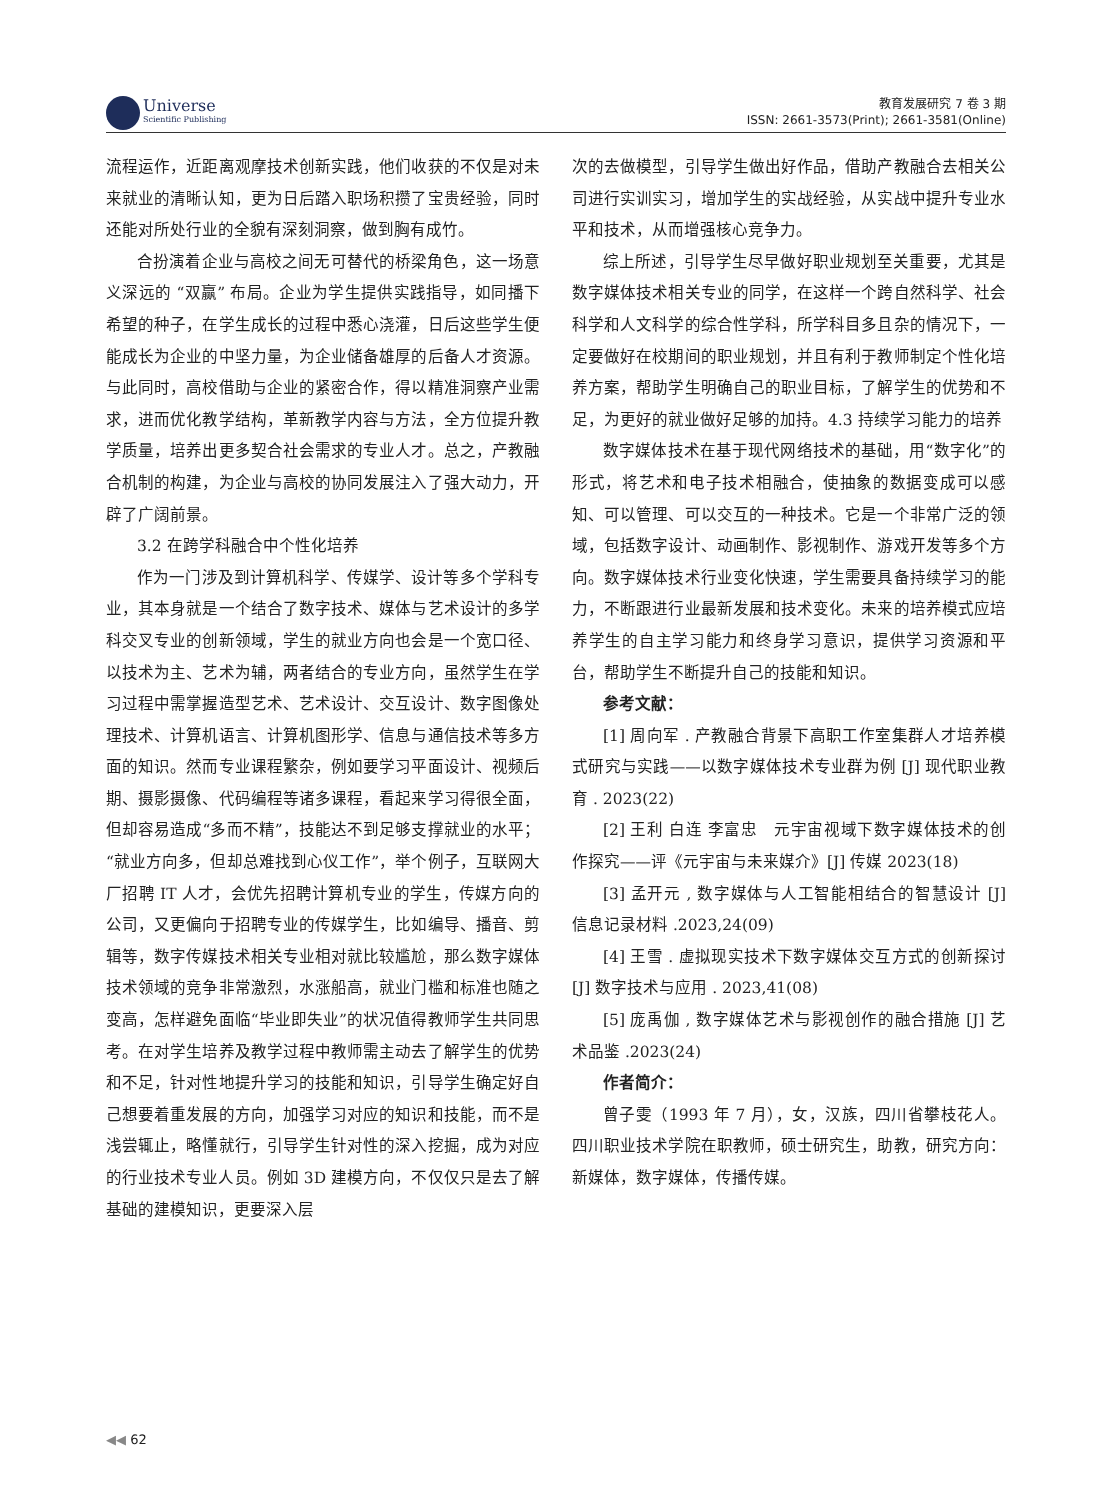Universe
Scientific Publishing
教育发展研究 7 卷 3 期
ISSN: 2661-3573(Print); 2661-3581(Online)
流程运作，近距离观摩技术创新实践，他们收获的不仅是对未来就业的清晰认知，更为日后踏入职场积攒了宝贵经验，同时还能对所处行业的全貌有深刻洞察，做到胸有成竹。
合扮演着企业与高校之间无可替代的桥梁角色，这一场意义深远的 “双赢” 布局。企业为学生提供实践指导，如同播下希望的种子，在学生成长的过程中悉心浇灌，日后这些学生便能成长为企业的中坚力量，为企业储备雄厚的后备人才资源。与此同时，高校借助与企业的紧密合作，得以精准洞察产业需求，进而优化教学结构，革新教学内容与方法，全方位提升教学质量，培养出更多契合社会需求的专业人才。总之，产教融合机制的构建，为企业与高校的协同发展注入了强大动力，开辟了广阔前景。
3.2 在跨学科融合中个性化培养
作为一门涉及到计算机科学、传媒学、设计等多个学科专业，其本身就是一个结合了数字技术、媒体与艺术设计的多学科交叉专业的创新领域，学生的就业方向也会是一个宽口径、以技术为主、艺术为辅，两者结合的专业方向，虽然学生在学习过程中需掌握造型艺术、艺术设计、交互设计、数字图像处理技术、计算机语言、计算机图形学、信息与通信技术等多方面的知识。然而专业课程繁杂，例如要学习平面设计、视频后期、摄影摄像、代码编程等诸多课程，看起来学习得很全面，但却容易造成“多而不精”，技能达不到足够支撑就业的水平；“就业方向多，但却总难找到心仪工作”，举个例子，互联网大厂招聘 IT 人才，会优先招聘计算机专业的学生，传媒方向的公司，又更偏向于招聘专业的传媒学生，比如编导、播音、剪辑等，数字传媒技术相关专业相对就比较尴尬，那么数字媒体技术领域的竞争非常激烈，水涨船高，就业门槛和标准也随之变高，怎样避免面临“毕业即失业”的状况值得教师学生共同思考。在对学生培养及教学过程中教师需主动去了解学生的优势和不足，针对性地提升学习的技能和知识，引导学生确定好自己想要着重发展的方向，加强学习对应的知识和技能，而不是浅尝辄止，略懂就行，引导学生针对性的深入挖掘，成为对应的行业技术专业人员。例如 3D 建模方向，不仅仅只是去了解基础的建模知识，更要深入层
次的去做模型，引导学生做出好作品，借助产教融合去相关公司进行实训实习，增加学生的实战经验，从实战中提升专业水平和技术，从而增强核心竞争力。
综上所述，引导学生尽早做好职业规划至关重要，尤其是数字媒体技术相关专业的同学，在这样一个跨自然科学、社会科学和人文科学的综合性学科，所学科目多且杂的情况下，一定要做好在校期间的职业规划，并且有利于教师制定个性化培养方案，帮助学生明确自己的职业目标，了解学生的优势和不足，为更好的就业做好足够的加持。4.3 持续学习能力的培养
数字媒体技术在基于现代网络技术的基础，用“数字化”的形式，将艺术和电子技术相融合，使抽象的数据变成可以感知、可以管理、可以交互的一种技术。它是一个非常广泛的领域，包括数字设计、动画制作、影视制作、游戏开发等多个方向。数字媒体技术行业变化快速，学生需要具备持续学习的能力，不断跟进行业最新发展和技术变化。未来的培养模式应培养学生的自主学习能力和终身学习意识，提供学习资源和平台，帮助学生不断提升自己的技能和知识。
参考文献：
[1] 周向军 . 产教融合背景下高职工作室集群人才培养模式研究与实践——以数字媒体技术专业群为例 [J] 现代职业教育 . 2023(22)
[2] 王利 白连 李富忠　元宇宙视域下数字媒体技术的创作探究——评《元宇宙与未来媒介》[J] 传媒 2023(18)
[3] 孟开元 , 数字媒体与人工智能相结合的智慧设计 [J] 信息记录材料 .2023,24(09)
[4] 王雪 . 虚拟现实技术下数字媒体交互方式的创新探讨 [J] 数字技术与应用 . 2023,41(08)
[5] 庞禹伽 , 数字媒体艺术与影视创作的融合措施 [J] 艺术品鉴 .2023(24)
作者简介：
曾子雯（1993 年 7 月），女，汉族，四川省攀枝花人。四川职业技术学院在职教师，硕士研究生，助教，研究方向：新媒体，数字媒体，传播传媒。
◀◀ 62